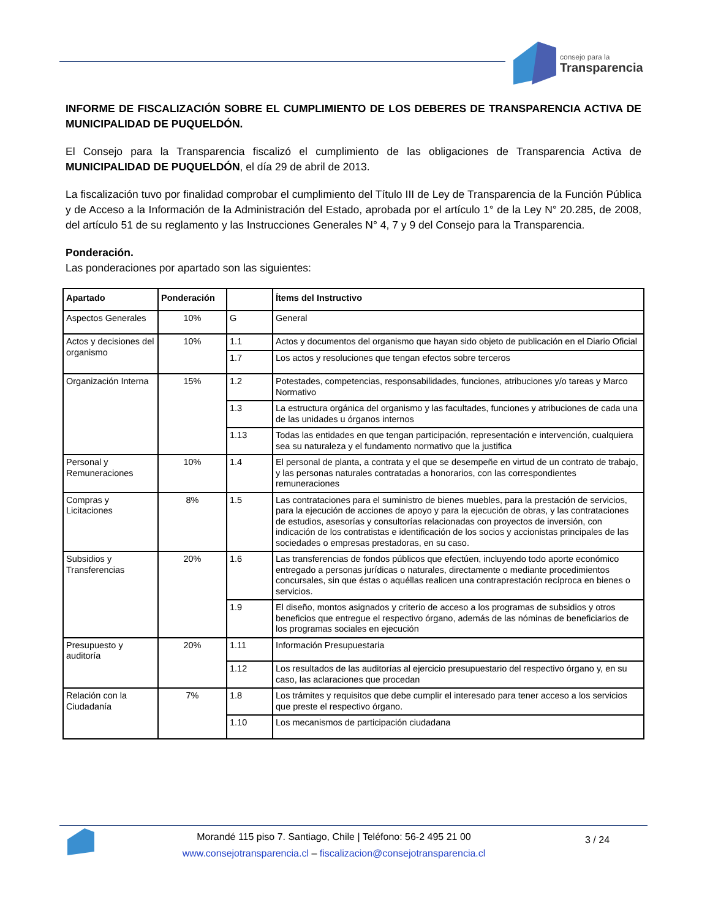consejo para la
Transparencia
INFORME DE FISCALIZACIÓN SOBRE EL CUMPLIMIENTO DE LOS DEBERES DE TRANSPARENCIA ACTIVA DE MUNICIPALIDAD DE PUQUELDÓN.
El Consejo para la Transparencia fiscalizó el cumplimiento de las obligaciones de Transparencia Activa de MUNICIPALIDAD DE PUQUELDÓN, el día 29 de abril de 2013.
La fiscalización tuvo por finalidad comprobar el cumplimiento del Título III de Ley de Transparencia de la Función Pública y de Acceso a la Información de la Administración del Estado, aprobada por el artículo 1° de la Ley N° 20.285, de 2008, del artículo 51 de su reglamento y las Instrucciones Generales N° 4, 7 y 9 del Consejo para la Transparencia.
Ponderación.
Las ponderaciones por apartado son las siguientes:
| Apartado | Ponderación | | Ítems del Instructivo |
| --- | --- | --- | --- |
| Aspectos Generales | 10% | G | General |
| Actos y decisiones del organismo | 10% | 1.1 | Actos y documentos del organismo que hayan sido objeto de publicación en el Diario Oficial |
| | | 1.7 | Los actos y resoluciones que tengan efectos sobre terceros |
| Organización Interna | 15% | 1.2 | Potestades, competencias, responsabilidades, funciones, atribuciones y/o tareas y Marco Normativo |
| | | 1.3 | La estructura orgánica del organismo y las facultades, funciones y atribuciones de cada una de las unidades u órganos internos |
| | | 1.13 | Todas las entidades en que tengan participación, representación e intervención, cualquiera sea su naturaleza y el fundamento normativo que la justifica |
| Personal y Remuneraciones | 10% | 1.4 | El personal de planta, a contrata y el que se desempeñe en virtud de un contrato de trabajo, y las personas naturales contratadas a honorarios, con las correspondientes remuneraciones |
| Compras y Licitaciones | 8% | 1.5 | Las contrataciones para el suministro de bienes muebles, para la prestación de servicios, para la ejecución de acciones de apoyo y para la ejecución de obras, y las contrataciones de estudios, asesorías y consultorías relacionadas con proyectos de inversión, con indicación de los contratistas e identificación de los socios y accionistas principales de las sociedades o empresas prestadoras, en su caso. |
| Subsidios y Transferencias | 20% | 1.6 | Las transferencias de fondos públicos que efectúen, incluyendo todo aporte económico entregado a personas jurídicas o naturales, directamente o mediante procedimientos concursales, sin que éstas o aquéllas realicen una contraprestación recíproca en bienes o servicios. |
| | | 1.9 | El diseño, montos asignados y criterio de acceso a los programas de subsidios y otros beneficios que entregue el respectivo órgano, además de las nóminas de beneficiarios de los programas sociales en ejecución |
| Presupuesto y auditoría | 20% | 1.11 | Información Presupuestaria |
| | | 1.12 | Los resultados de las auditorías al ejercicio presupuestario del respectivo órgano y, en su caso, las aclaraciones que procedan |
| Relación con la Ciudadanía | 7% | 1.8 | Los trámites y requisitos que debe cumplir el interesado para tener acceso a los servicios que preste el respectivo órgano. |
| | | 1.10 | Los mecanismos de participación ciudadana |
Morandé 115 piso 7. Santiago, Chile | Teléfono: 56-2 495 21 00
www.consejotransparencia.cl – fiscalizacion@consejotransparencia.cl
3 / 24